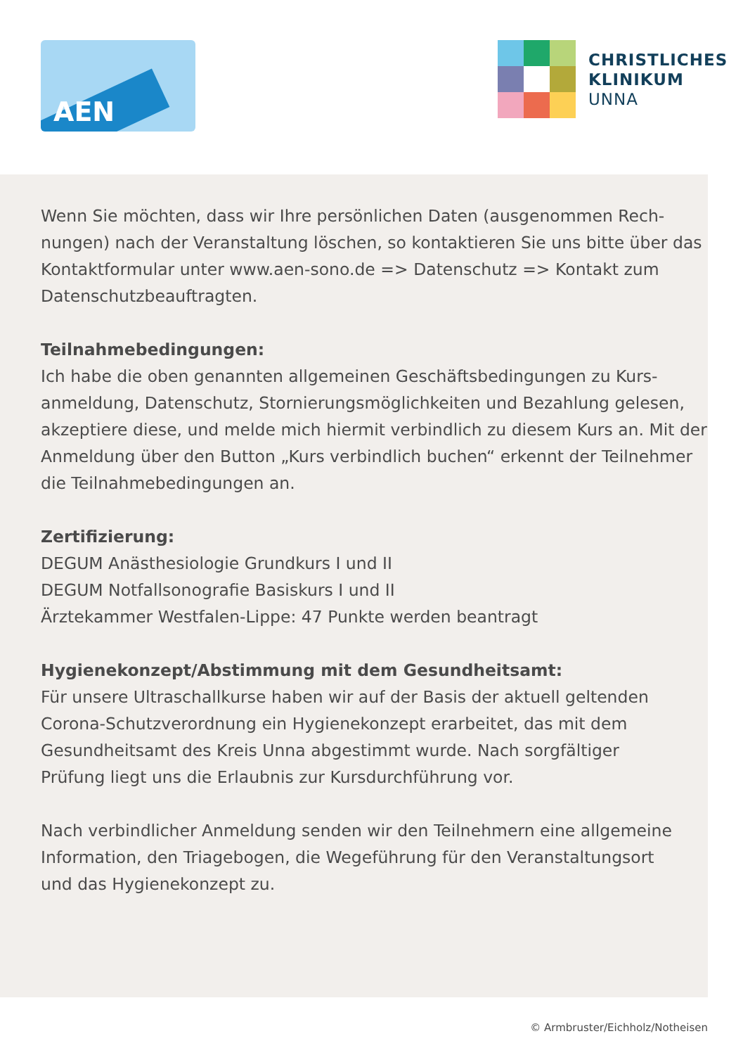AEN
CHRISTLICHES
KLINIKUM
UNNA
Wenn Sie möchten, dass wir Ihre persönlichen Daten (ausgenommen Rech-
nungen) nach der Veranstaltung löschen, so kontaktieren Sie uns bitte über das
Kontaktformular unter www.aen-sono.de => Datenschutz => Kontakt zum
Datenschutzbeauftragten.
Teilnahmebedingungen:
Ich habe die oben genannten allgemeinen Geschäftsbedingungen zu Kurs-
anmeldung, Datenschutz, Stornierungsmöglichkeiten und Bezahlung gelesen,
akzeptiere diese, und melde mich hiermit verbindlich zu diesem Kurs an. Mit der
Anmeldung über den Button „Kurs verbindlich buchen“ erkennt der Teilnehmer
die Teilnahmebedingungen an.
Zertifizierung:
DEGUM Anästhesiologie Grundkurs I und II
DEGUM Notfallsonografie Basiskurs I und II
Ärztekammer Westfalen-Lippe: 47 Punkte werden beantragt
Hygienekonzept/Abstimmung mit dem Gesundheitsamt:
Für unsere Ultraschallkurse haben wir auf der Basis der aktuell geltenden
Corona-Schutzverordnung ein Hygienekonzept erarbeitet, das mit dem
Gesundheitsamt des Kreis Unna abgestimmt wurde. Nach sorgfältiger
Prüfung liegt uns die Erlaubnis zur Kursdurchführung vor.
Nach verbindlicher Anmeldung senden wir den Teilnehmern eine allgemeine
Information, den Triagebogen, die Wegeführung für den Veranstaltungsort
und das Hygienekonzept zu.
© Armbruster/Eichholz/Notheisen